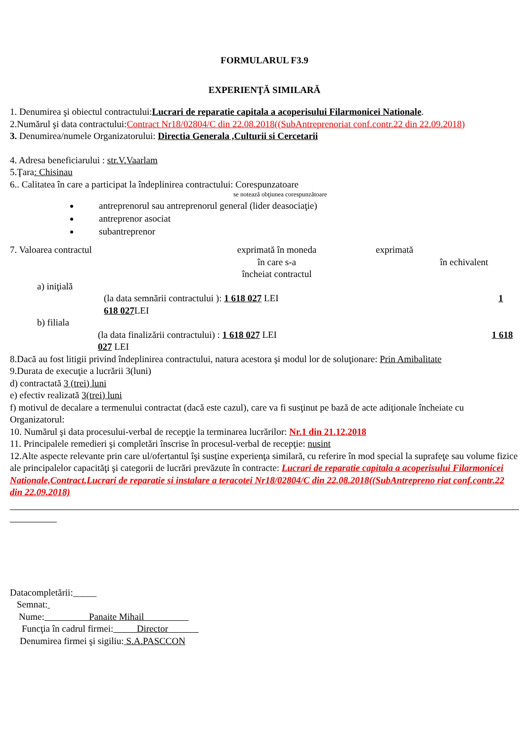FORMULARUL F3.9
EXPERIENŢĂ SIMILARĂ
1. Denumirea şi obiectul contractului:Lucrari de reparatie capitala a acoperisului Filarmonicei Nationale.
2.Numărul şi data contractului:Contract Nr18/02804/C din 22.08.2018((SubAntreprenoriat conf.contr.22 din 22.09.2018)
3. Denumirea/numele Organizatorului: Directia Generala ,Culturii si Cercetarii
4. Adresa beneficiarului : str.V.Vaarlam
5.Ţara: Chisinau
6.. Calitatea în care a participat la îndeplinirea contractului: Corespunzatoare
se notează obţiunea corespunzătoare
antreprenorul sau antreprenorul general (lider deasociaţie)
antreprenor asociat
subantreprenor
7. Valoarea contractul exprimată în moneda
în care s-a
încheiat contractul exprimată
în echivalent
a) iniţială
(la data semnării contractului ): 1 618 027 LEI 1 618 027 LEI
b) filiala
(la data finalizării contractului) : 1 618 027 LEI 1 618 027 LEI
8.Dacă au fost litigii privind îndeplinirea contractului, natura acestora şi modul lor de soluţionare: Prin Amibalitate
9.Durata de execuţie a lucrării 3(luni)
d) contractată 3 (trei) luni
e) efectiv realizată 3(trei) luni
f) motivul de decalare a termenului contractat (dacă este cazul), care va fi susţinut pe bază de acte adiţionale încheiate cu Organizatorul:
10. Numărul şi data procesului-verbal de recepţie la terminarea lucrărilor: Nr.1 din 21.12.2018
11. Principalele remedieri şi completări înscrise în procesul-verbal de recepţie: nusint
12.Alte aspecte relevante prin care ul/ofertantul îşi susţine experienţa similară, cu referire în mod special la suprafeţe sau volume fizice ale principalelor capacităţi şi categorii de lucrări prevăzute în contracte: Lucrari de reparatie capitala a acoperisului Filarmonicei Nationale,Contract,Lucrari de reparatie si instalare a teracotei Nr18/02804/C din 22.08.2018((SubAntrepreno riat conf.contr.22 din 22.09.2018)
Datacompletării:_____
Semnat:
Nume: Panaite Mihail
Funcţia în cadrul firmei: Director
Denumirea firmei şi sigiliu: S.A.PASCCON